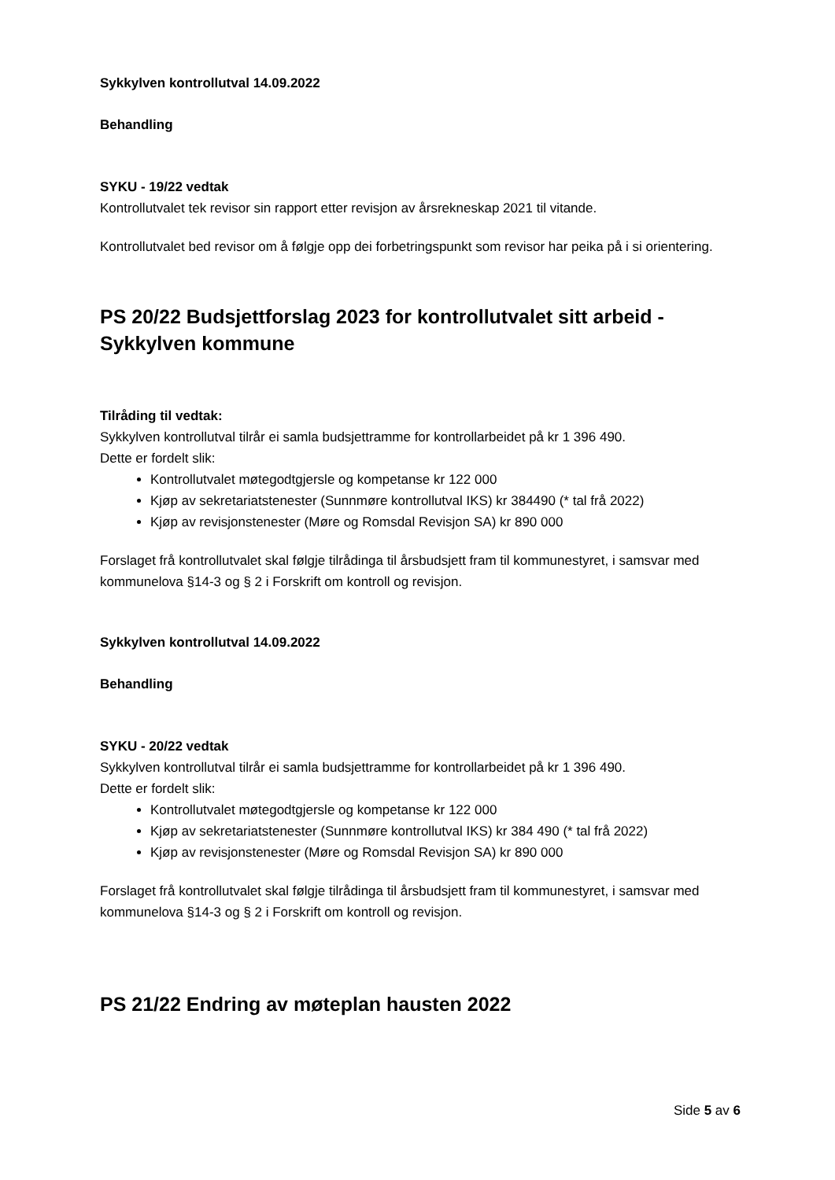Sykkylven kontrollutval 14.09.2022
Behandling
SYKU - 19/22 vedtak
Kontrollutvalet tek revisor sin rapport etter revisjon av årsrekneskap 2021 til vitande.
Kontrollutvalet bed revisor om å følgje opp dei forbetringspunkt som revisor har peika på i si orientering.
PS 20/22 Budsjettforslag 2023 for kontrollutvalet sitt arbeid - Sykkylven kommune
Tilråding til vedtak:
Sykkylven kontrollutval tilrår ei samla budsjettramme for kontrollarbeidet på kr 1 396 490.
Dette er fordelt slik:
Kontrollutvalet møtegodtgjersle og kompetanse kr 122 000
Kjøp av sekretariatstenester (Sunnmøre kontrollutval IKS) kr 384490 (* tal frå 2022)
Kjøp av revisjonstenester (Møre og Romsdal Revisjon SA) kr 890 000
Forslaget frå kontrollutvalet skal følgje tilrådinga til årsbudsjett fram til kommunestyret, i samsvar med kommunelova §14-3 og § 2 i Forskrift om kontroll og revisjon.
Sykkylven kontrollutval 14.09.2022
Behandling
SYKU - 20/22 vedtak
Sykkylven kontrollutval tilrår ei samla budsjettramme for kontrollarbeidet på kr 1 396 490.
Dette er fordelt slik:
Kontrollutvalet møtegodtgjersle og kompetanse kr 122 000
Kjøp av sekretariatstenester (Sunnmøre kontrollutval IKS) kr 384 490 (* tal frå 2022)
Kjøp av revisjonstenester (Møre og Romsdal Revisjon SA) kr 890 000
Forslaget frå kontrollutvalet skal følgje tilrådinga til årsbudsjett fram til kommunestyret, i samsvar med kommunelova §14-3 og § 2 i Forskrift om kontroll og revisjon.
PS 21/22 Endring av møteplan hausten 2022
Side 5 av 6